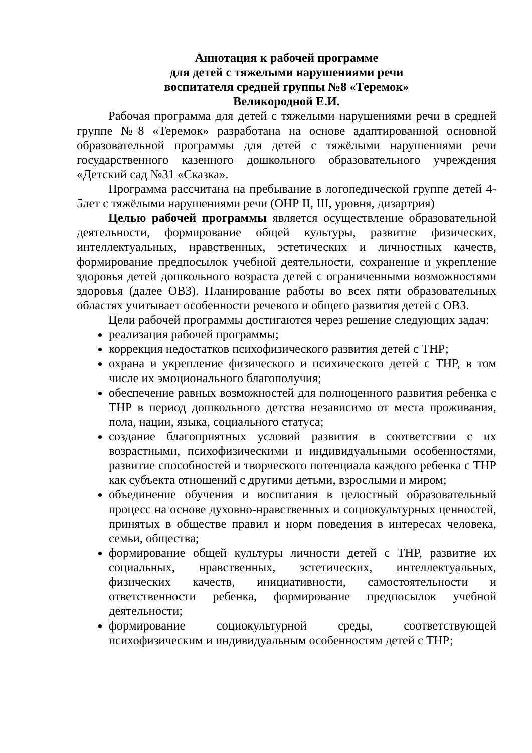Аннотация к рабочей программе
для детей с тяжелыми нарушениями речи
воспитателя средней группы №8 «Теремок»
Великородной Е.И.
Рабочая программа для детей с тяжелыми нарушениями речи в средней группе №8 «Теремок» разработана на основе адаптированной основной образовательной программы для детей с тяжёлыми нарушениями речи государственного казенного дошкольного образовательного учреждения «Детский сад №31 «Сказка».
Программа рассчитана на пребывание в логопедической группе детей 4-5лет с тяжёлыми нарушениями речи (ОНР II, III, уровня, дизартрия)
Целью рабочей программы является осуществление образовательной деятельности, формирование общей культуры, развитие физических, интеллектуальных, нравственных, эстетических и личностных качеств, формирование предпосылок учебной деятельности, сохранение и укрепление здоровья детей дошкольного возраста детей с ограниченными возможностями здоровья (далее ОВЗ). Планирование работы во всех пяти образовательных областях учитывает особенности речевого и общего развития детей с ОВЗ.
Цели рабочей программы достигаются через решение следующих задач:
реализация рабочей программы;
коррекция недостатков психофизического развития детей с ТНР;
охрана и укрепление физического и психического детей с ТНР, в том числе их эмоционального благополучия;
обеспечение равных возможностей для полноценного развития ребенка с ТНР в период дошкольного детства независимо от места проживания, пола, нации, языка, социального статуса;
создание благоприятных условий развития в соответствии с их возрастными, психофизическими и индивидуальными особенностями, развитие способностей и творческого потенциала каждого ребенка с ТНР как субъекта отношений с другими детьми, взрослыми и миром;
объединение обучения и воспитания в целостный образовательный процесс на основе духовно-нравственных и социокультурных ценностей, принятых в обществе правил и норм поведения в интересах человека, семьи, общества;
формирование общей культуры личности детей с ТНР, развитие их социальных, нравственных, эстетических, интеллектуальных, физических качеств, инициативности, самостоятельности и ответственности ребенка, формирование предпосылок учебной деятельности;
формирование социокультурной среды, соответствующей психофизическим и индивидуальным особенностям детей с ТНР;